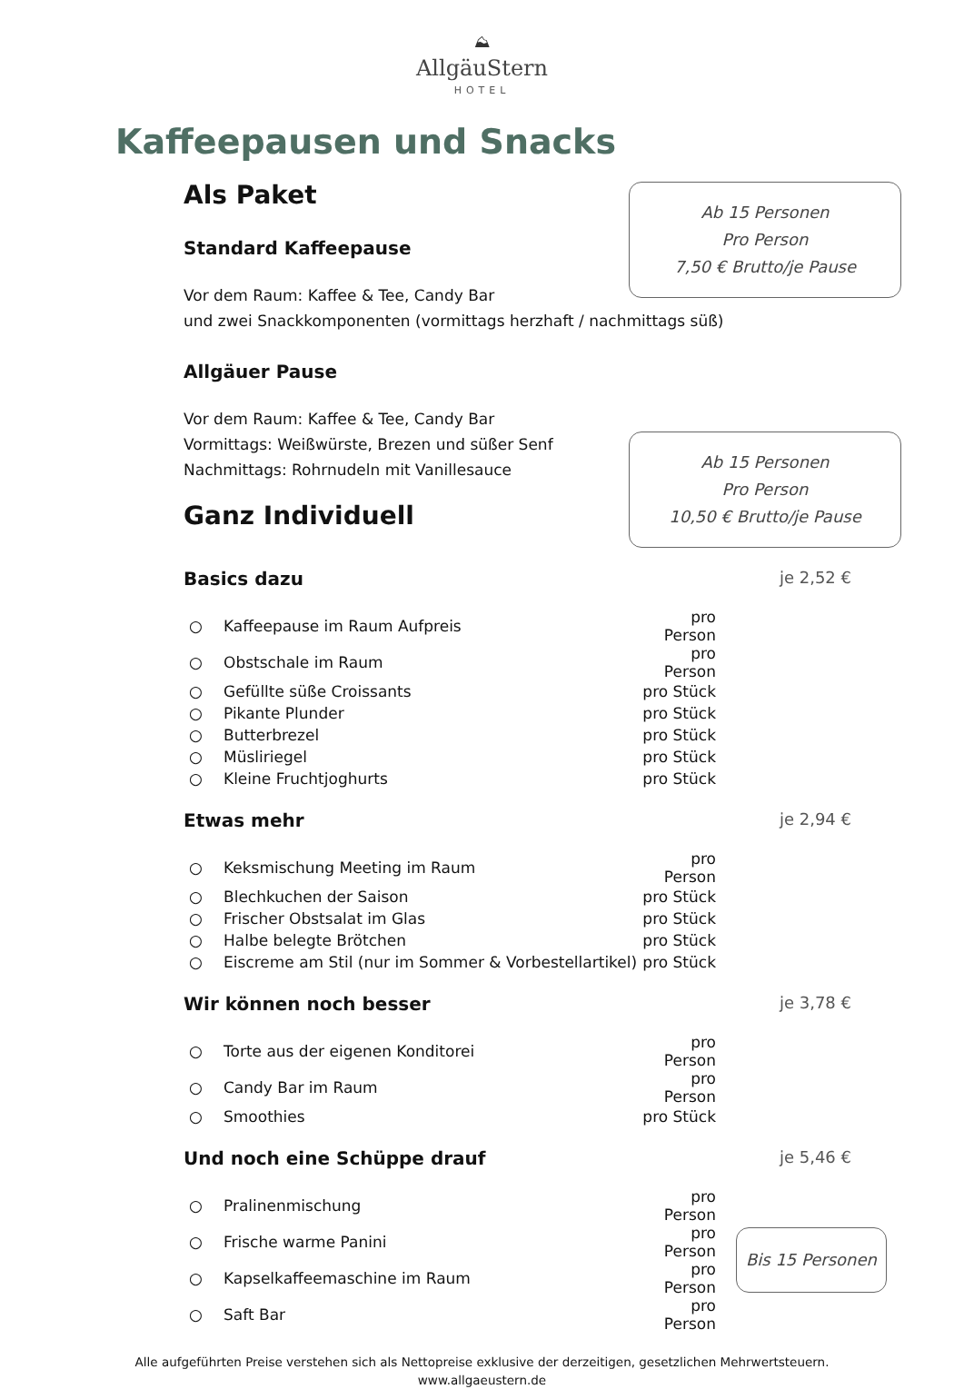⛰
AllgäuStern
HOTEL
Kaffeepausen und Snacks
Ab 15 Personen
Pro Person
7,50 € Brutto/je Pause
Als Paket
Standard Kaffeepause
Vor dem Raum: Kaffee & Tee, Candy Bar
und zwei Snackkomponenten (vormittags herzhaft / nachmittags süß)
Allgäuer Pause
Vor dem Raum: Kaffee & Tee, Candy Bar
Ab 15 Personen
Pro Person
10,50 € Brutto/je Pause
Vormittags: Weißwürste, Brezen und süßer Senf
Nachmittags: Rohrnudeln mit Vanillesauce
Ganz Individuell
Basics dazu je 2,52 €
| ○ | Kaffeepause im Raum Aufpreis | pro Person |
| ○ | Obstschale im Raum | pro Person |
| ○ | Gefüllte süße Croissants | pro Stück |
| ○ | Pikante Plunder | pro Stück |
| ○ | Butterbrezel | pro Stück |
| ○ | Müsliriegel | pro Stück |
| ○ | Kleine Fruchtjoghurts | pro Stück |
Etwas mehr je 2,94 €
| ○ | Keksmischung Meeting im Raum | pro Person |
| ○ | Blechkuchen der Saison | pro Stück |
| ○ | Frischer Obstsalat im Glas | pro Stück |
| ○ | Halbe belegte Brötchen | pro Stück |
| ○ | Eiscreme am Stil (nur im Sommer & Vorbestellartikel) | pro Stück |
Wir können noch besser je 3,78 €
| ○ | Torte aus der eigenen Konditorei | pro Person |
| ○ | Candy Bar im Raum | pro Person |
| ○ | Smoothies | pro Stück |
Und noch eine Schüppe drauf je 5,46 €
| ○ | Pralinenmischung | pro Person |
| ○ | Frische warme Panini | pro Person |
| ○ | Kapselkaffeemaschine im Raum | pro Person |
| ○ | Saft Bar | pro Person |
Bis 15 Personen
Alle aufgeführten Preise verstehen sich als Nettopreise exklusive der derzeitigen, gesetzlichen Mehrwertsteuern.
www.allgaeustern.de